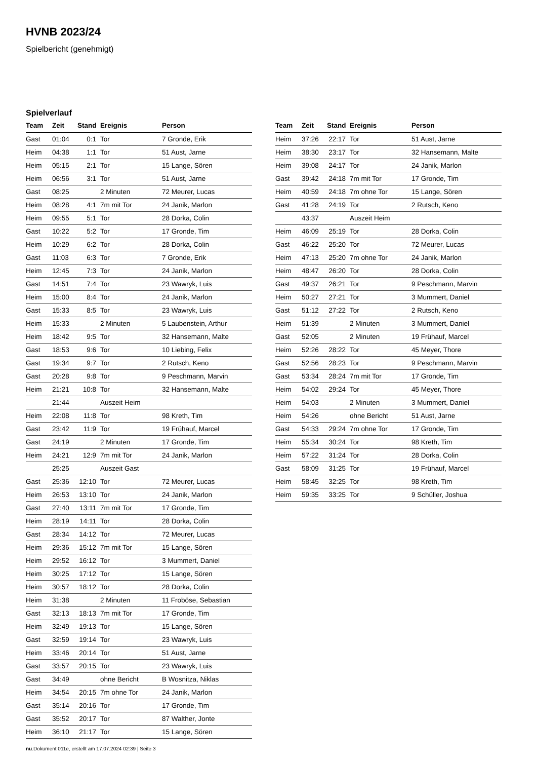HVNB 2023/24
Spielbericht (genehmigt)
Spielverlauf
| Team | Zeit | Stand | Ereignis | Person |
| --- | --- | --- | --- | --- |
| Gast | 01:04 | 0:1 | Tor | 7 Gronde, Erik |
| Heim | 04:38 | 1:1 | Tor | 51 Aust, Jarne |
| Heim | 05:15 | 2:1 | Tor | 15 Lange, Sören |
| Heim | 06:56 | 3:1 | Tor | 51 Aust, Jarne |
| Gast | 08:25 | | 2 Minuten | 72 Meurer, Lucas |
| Heim | 08:28 | 4:1 | 7m mit Tor | 24 Janik, Marlon |
| Heim | 09:55 | 5:1 | Tor | 28 Dorka, Colin |
| Gast | 10:22 | 5:2 | Tor | 17 Gronde, Tim |
| Heim | 10:29 | 6:2 | Tor | 28 Dorka, Colin |
| Gast | 11:03 | 6:3 | Tor | 7 Gronde, Erik |
| Heim | 12:45 | 7:3 | Tor | 24 Janik, Marlon |
| Gast | 14:51 | 7:4 | Tor | 23 Wawryk, Luis |
| Heim | 15:00 | 8:4 | Tor | 24 Janik, Marlon |
| Gast | 15:33 | 8:5 | Tor | 23 Wawryk, Luis |
| Heim | 15:33 | | 2 Minuten | 5 Laubenstein, Arthur |
| Heim | 18:42 | 9:5 | Tor | 32 Hansemann, Malte |
| Gast | 18:53 | 9:6 | Tor | 10 Liebing, Felix |
| Gast | 19:34 | 9:7 | Tor | 2 Rutsch, Keno |
| Gast | 20:28 | 9:8 | Tor | 9 Peschmann, Marvin |
| Heim | 21:21 | 10:8 | Tor | 32 Hansemann, Malte |
| | 21:44 | | Auszeit Heim | |
| Heim | 22:08 | 11:8 | Tor | 98 Kreth, Tim |
| Gast | 23:42 | 11:9 | Tor | 19 Frühauf, Marcel |
| Gast | 24:19 | | 2 Minuten | 17 Gronde, Tim |
| Heim | 24:21 | 12:9 | 7m mit Tor | 24 Janik, Marlon |
| | 25:25 | | Auszeit Gast | |
| Gast | 25:36 | 12:10 | Tor | 72 Meurer, Lucas |
| Heim | 26:53 | 13:10 | Tor | 24 Janik, Marlon |
| Gast | 27:40 | 13:11 | 7m mit Tor | 17 Gronde, Tim |
| Heim | 28:19 | 14:11 | Tor | 28 Dorka, Colin |
| Gast | 28:34 | 14:12 | Tor | 72 Meurer, Lucas |
| Heim | 29:36 | 15:12 | 7m mit Tor | 15 Lange, Sören |
| Heim | 29:52 | 16:12 | Tor | 3 Mummert, Daniel |
| Heim | 30:25 | 17:12 | Tor | 15 Lange, Sören |
| Heim | 30:57 | 18:12 | Tor | 28 Dorka, Colin |
| Heim | 31:38 | | 2 Minuten | 11 Froböse, Sebastian |
| Gast | 32:13 | 18:13 | 7m mit Tor | 17 Gronde, Tim |
| Heim | 32:49 | 19:13 | Tor | 15 Lange, Sören |
| Gast | 32:59 | 19:14 | Tor | 23 Wawryk, Luis |
| Heim | 33:46 | 20:14 | Tor | 51 Aust, Jarne |
| Gast | 33:57 | 20:15 | Tor | 23 Wawryk, Luis |
| Gast | 34:49 | | ohne Bericht | B Wosnitza, Niklas |
| Heim | 34:54 | 20:15 | 7m ohne Tor | 24 Janik, Marlon |
| Gast | 35:14 | 20:16 | Tor | 17 Gronde, Tim |
| Gast | 35:52 | 20:17 | Tor | 87 Walther, Jonte |
| Heim | 36:10 | 21:17 | Tor | 15 Lange, Sören |
| Team | Zeit | Stand | Ereignis | Person |
| --- | --- | --- | --- | --- |
| Heim | 37:26 | 22:17 | Tor | 51 Aust, Jarne |
| Heim | 38:30 | 23:17 | Tor | 32 Hansemann, Malte |
| Heim | 39:08 | 24:17 | Tor | 24 Janik, Marlon |
| Gast | 39:42 | 24:18 | 7m mit Tor | 17 Gronde, Tim |
| Heim | 40:59 | 24:18 | 7m ohne Tor | 15 Lange, Sören |
| Gast | 41:28 | 24:19 | Tor | 2 Rutsch, Keno |
| | 43:37 | | Auszeit Heim | |
| Heim | 46:09 | 25:19 | Tor | 28 Dorka, Colin |
| Gast | 46:22 | 25:20 | Tor | 72 Meurer, Lucas |
| Heim | 47:13 | 25:20 | 7m ohne Tor | 24 Janik, Marlon |
| Heim | 48:47 | 26:20 | Tor | 28 Dorka, Colin |
| Gast | 49:37 | 26:21 | Tor | 9 Peschmann, Marvin |
| Heim | 50:27 | 27:21 | Tor | 3 Mummert, Daniel |
| Gast | 51:12 | 27:22 | Tor | 2 Rutsch, Keno |
| Heim | 51:39 | | 2 Minuten | 3 Mummert, Daniel |
| Gast | 52:05 | | 2 Minuten | 19 Frühauf, Marcel |
| Heim | 52:26 | 28:22 | Tor | 45 Meyer, Thore |
| Gast | 52:56 | 28:23 | Tor | 9 Peschmann, Marvin |
| Gast | 53:34 | 28:24 | 7m mit Tor | 17 Gronde, Tim |
| Heim | 54:02 | 29:24 | Tor | 45 Meyer, Thore |
| Heim | 54:03 | | 2 Minuten | 3 Mummert, Daniel |
| Heim | 54:26 | | ohne Bericht | 51 Aust, Jarne |
| Gast | 54:33 | 29:24 | 7m ohne Tor | 17 Gronde, Tim |
| Heim | 55:34 | 30:24 | Tor | 98 Kreth, Tim |
| Heim | 57:22 | 31:24 | Tor | 28 Dorka, Colin |
| Gast | 58:09 | 31:25 | Tor | 19 Frühauf, Marcel |
| Heim | 58:45 | 32:25 | Tor | 98 Kreth, Tim |
| Heim | 59:35 | 33:25 | Tor | 9 Schüller, Joshua |
nu.Dokument 011e, erstellt am 17.07.2024 02:39 | Seite 3